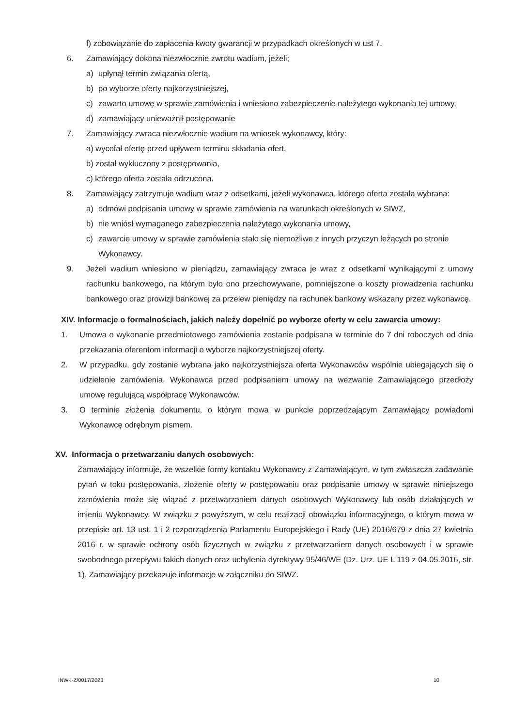f) zobowiązanie do zapłacenia kwoty gwarancji w przypadkach określonych w ust 7.
6. Zamawiający dokona niezwłocznie zwrotu wadium, jeżeli;
a) upłynął termin związania ofertą,
b) po wyborze oferty najkorzystniejszej,
c) zawarto umowę w sprawie zamówienia i wniesiono zabezpieczenie należytego wykonania tej umowy,
d) zamawiający unieważnił postępowanie
7. Zamawiający zwraca niezwłocznie wadium na wniosek wykonawcy, który:
a) wycofał ofertę przed upływem terminu składania ofert,
b) został wykluczony z postępowania,
c) którego oferta została odrzucona,
8. Zamawiający zatrzymuje wadium wraz z odsetkami, jeżeli wykonawca, którego oferta została wybrana:
a) odmówi podpisania umowy w sprawie zamówienia na warunkach określonych w SIWZ,
b) nie wniósł wymaganego zabezpieczenia należytego wykonania umowy,
c) zawarcie umowy w sprawie zamówienia stało się niemożliwe z innych przyczyn leżących po stronie Wykonawcy.
9. Jeżeli wadium wniesiono w pieniądzu, zamawiający zwraca je wraz z odsetkami wynikającymi z umowy rachunku bankowego, na którym było ono przechowywane, pomniejszone o koszty prowadzenia rachunku bankowego oraz prowizji bankowej za przelew pieniędzy na rachunek bankowy wskazany przez wykonawcę.
XIV. Informacje o formalnościach, jakich należy dopełnić po wyborze oferty w celu zawarcia umowy:
1. Umowa o wykonanie przedmiotowego zamówienia zostanie podpisana w terminie do 7 dni roboczych od dnia przekazania oferentom informacji o wyborze najkorzystniejszej oferty.
2. W przypadku, gdy zostanie wybrana jako najkorzystniejsza oferta Wykonawców wspólnie ubiegających się o udzielenie zamówienia, Wykonawca przed podpisaniem umowy na wezwanie Zamawiającego przedłoży umowę regulującą współpracę Wykonawców.
3. O terminie złożenia dokumentu, o którym mowa w punkcie poprzedzającym Zamawiający powiadomi Wykonawcę odrębnym pismem.
XV. Informacja o przetwarzaniu danych osobowych:
Zamawiający informuje, że wszelkie formy kontaktu Wykonawcy z Zamawiającym, w tym zwłaszcza zadawanie pytań w toku postępowania, złożenie oferty w postępowaniu oraz podpisanie umowy w sprawie niniejszego zamówienia może się wiązać z przetwarzaniem danych osobowych Wykonawcy lub osób działających w imieniu Wykonawcy. W związku z powyższym, w celu realizacji obowiązku informacyjnego, o którym mowa w przepisie art. 13 ust. 1 i 2 rozporządzenia Parlamentu Europejskiego i Rady (UE) 2016/679 z dnia 27 kwietnia 2016 r. w sprawie ochrony osób fizycznych w związku z przetwarzaniem danych osobowych i w sprawie swobodnego przepływu takich danych oraz uchylenia dyrektywy 95/46/WE (Dz. Urz. UE L 119 z 04.05.2016, str. 1), Zamawiający przekazuje informacje w załączniku do SIWZ.
INW-I-Z/0017/2023 10